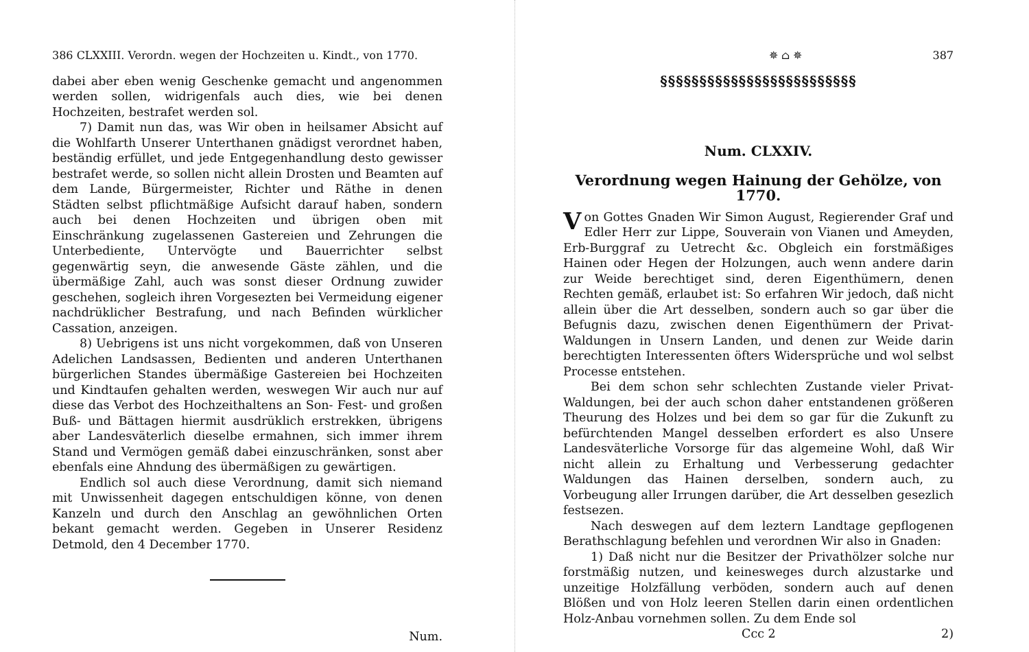386 CLXXIII. Verordn. wegen der Hochzeiten u. Kindt., von 1770.
dabei aber eben wenig Geschenke gemacht und angenommen werden sollen, widrigenfals auch dies, wie bei denen Hochzeiten, bestrafet werden sol.
7) Damit nun das, was Wir oben in heilsamer Absicht auf die Wohlfarth Unserer Unterthanen gnädigst verordnet haben, beständig erfüllet, und jede Entgegenhandlung desto gewisser bestrafet werde, so sollen nicht allein Drosten und Beamten auf dem Lande, Bürgermeister, Richter und Räthe in denen Städten selbst pflichtmäßige Aufsicht darauf haben, sondern auch bei denen Hochzeiten und übrigen oben mit Einschränkung zugelassenen Gastereien und Zehrungen die Unterbediente, Untervögte und Bauerrichter selbst gegenwärtig seyn, die anwesende Gäste zählen, und die übermäßige Zahl, auch was sonst dieser Ordnung zuwider geschehen, sogleich ihren Vorgesezten bei Vermeidung eigener nachdrüklicher Bestrafung, und nach Befinden würklicher Cassation, anzeigen.
8) Uebrigens ist uns nicht vorgekommen, daß von Unseren Adelichen Landsassen, Bedienten und anderen Unterthanen bürgerlichen Standes übermäßige Gastereien bei Hochzeiten und Kindtaufen gehalten werden, weswegen Wir auch nur auf diese das Verbot des Hochzeithaltens an Son- Fest- und großen Buß- und Bättagen hiermit ausdrüklich erstrekken, übrigens aber Landesväterlich dieselbe ermahnen, sich immer ihrem Stand und Vermögen gemäß dabei einzuschränken, sonst aber ebenfals eine Ahndung des übermäßigen zu gewärtigen.
Endlich sol auch diese Verordnung, damit sich niemand mit Unwissenheit dagegen entschuldigen könne, von denen Kanzeln und durch den Anschlag an gewöhnlichen Orten bekant gemacht werden. Gegeben in Unserer Residenz Detmold, den 4 December 1770.
Num.
✵ ⌂ ✵ 387
§§§§§§§§§§§§§§§§§§§§§§§§§
Num. CLXXIV.
Verordnung wegen Hainung der Gehölze, von 1770.
Von Gottes Gnaden Wir Simon August, Regierender Graf und Edler Herr zur Lippe, Souverain von Vianen und Ameyden, Erb-Burggraf zu Uetrecht &c. Obgleich ein forstmäßiges Hainen oder Hegen der Holzungen, auch wenn andere darin zur Weide berechtiget sind, deren Eigenthümern, denen Rechten gemäß, erlaubet ist: So erfahren Wir jedoch, daß nicht allein über die Art desselben, sondern auch so gar über die Befugnis dazu, zwischen denen Eigenthümern der Privat-Waldungen in Unsern Landen, und denen zur Weide darin berechtigten Interessenten öfters Widersprüche und wol selbst Processe entstehen.
Bei dem schon sehr schlechten Zustande vieler Privat-Waldungen, bei der auch schon daher entstandenen größeren Theurung des Holzes und bei dem so gar für die Zukunft zu befürchtenden Mangel desselben erfordert es also Unsere Landesväterliche Vorsorge für das algemeine Wohl, daß Wir nicht allein zu Erhaltung und Verbesserung gedachter Waldungen das Hainen derselben, sondern auch, zu Vorbeugung aller Irrungen darüber, die Art desselben gesezlich festsezen.
Nach deswegen auf dem leztern Landtage gepflogenen Berathschlagung befehlen und verordnen Wir also in Gnaden:
1) Daß nicht nur die Besitzer der Privathölzer solche nur forstmäßig nutzen, und keinesweges durch alzustarke und unzeitige Holzfällung verböden, sondern auch auf denen Blößen und von Holz leeren Stellen darin einen ordentlichen Holz-Anbau vornehmen sollen. Zu dem Ende sol
Ccc 2 2)